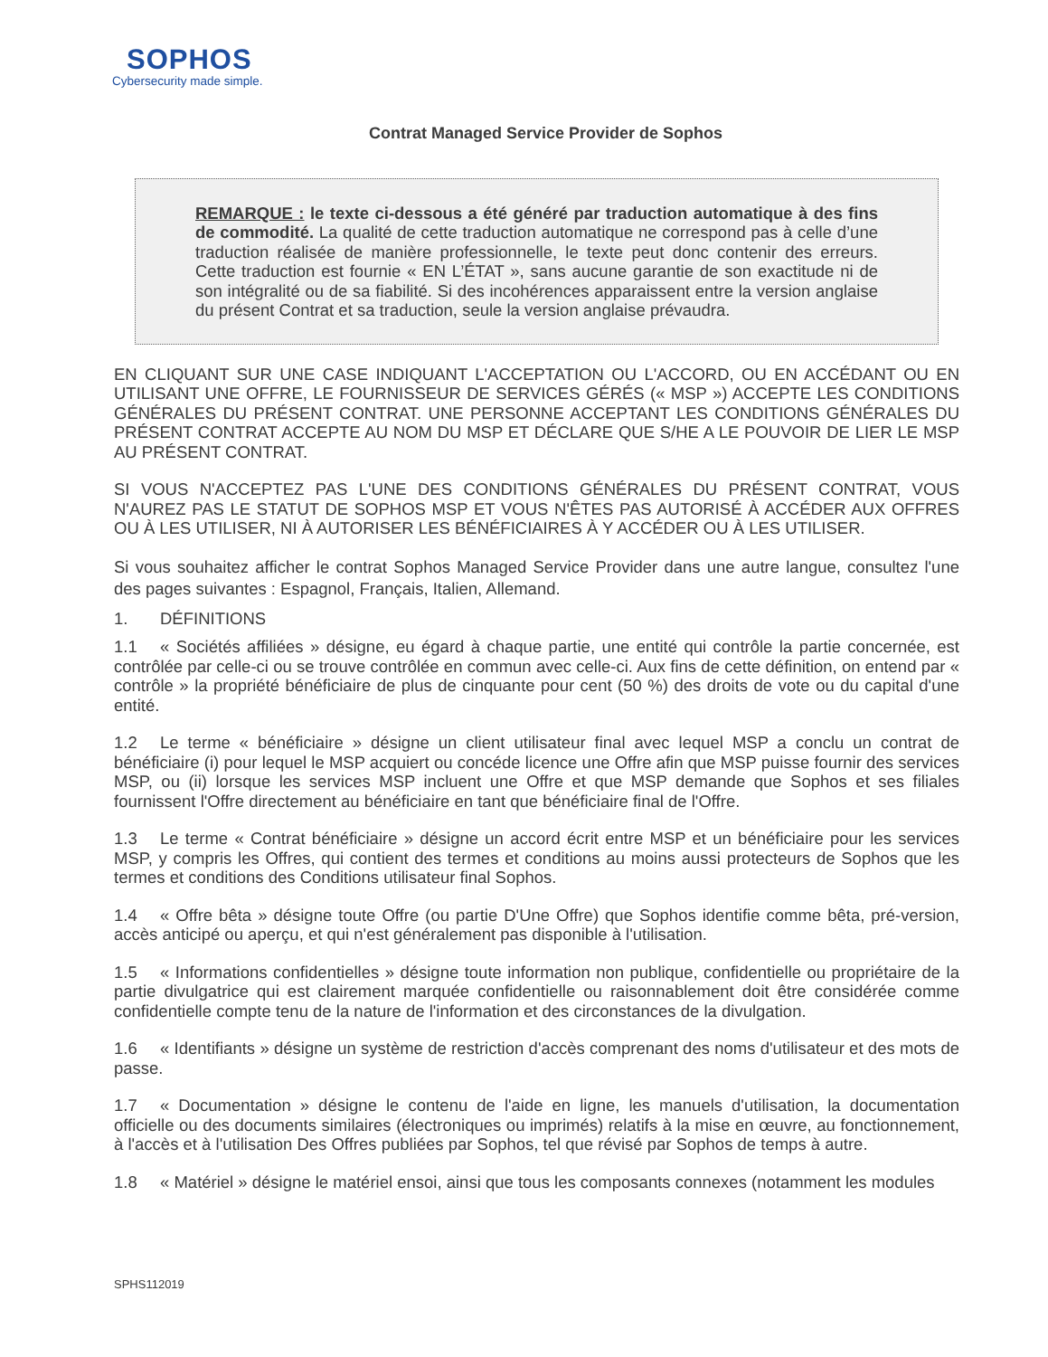SOPHOS
Cybersecurity made simple.
Contrat Managed Service Provider de Sophos
REMARQUE : le texte ci-dessous a été généré par traduction automatique à des fins de commodité. La qualité de cette traduction automatique ne correspond pas à celle d’une traduction réalisée de manière professionnelle, le texte peut donc contenir des erreurs. Cette traduction est fournie « EN L’ÉTAT », sans aucune garantie de son exactitude ni de son intégralité ou de sa fiabilité. Si des incohérences apparaissent entre la version anglaise du présent Contrat et sa traduction, seule la version anglaise prévaudra.
EN CLIQUANT SUR UNE CASE INDIQUANT L'ACCEPTATION OU L'ACCORD, OU EN ACCÉDANT OU EN UTILISANT UNE OFFRE, LE FOURNISSEUR DE SERVICES GÉRÉS (« MSP ») ACCEPTE LES CONDITIONS GÉNÉRALES DU PRÉSENT CONTRAT. UNE PERSONNE ACCEPTANT LES CONDITIONS GÉNÉRALES DU PRÉSENT CONTRAT ACCEPTE AU NOM DU MSP ET DÉCLARE QUE S/HE A LE POUVOIR DE LIER LE MSP AU PRÉSENT CONTRAT.
SI VOUS N'ACCEPTEZ PAS L'UNE DES CONDITIONS GÉNÉRALES DU PRÉSENT CONTRAT, VOUS N'AUREZ PAS LE STATUT DE SOPHOS MSP ET VOUS N'ÊTES PAS AUTORISÉ À ACCÉDER AUX OFFRES OU À LES UTILISER, NI À AUTORISER LES BÉNÉFICIAIRES À Y ACCÉDER OU À LES UTILISER.
Si vous souhaitez afficher le contrat Sophos Managed Service Provider dans une autre langue, consultez l'une des pages suivantes : Espagnol, Français, Italien, Allemand.
1. DÉFINITIONS
1.1 « Sociétés affiliées » désigne, eu égard à chaque partie, une entité qui contrôle la partie concernée, est contrôlée par celle-ci ou se trouve contrôlée en commun avec celle-ci. Aux fins de cette définition, on entend par « contrôle » la propriété bénéficiaire de plus de cinquante pour cent (50 %) des droits de vote ou du capital d'une entité.
1.2 Le terme « bénéficiaire » désigne un client utilisateur final avec lequel MSP a conclu un contrat de bénéficiaire (i) pour lequel le MSP acquiert ou concéde licence une Offre afin que MSP puisse fournir des services MSP, ou (ii) lorsque les services MSP incluent une Offre et que MSP demande que Sophos et ses filiales fournissent l'Offre directement au bénéficiaire en tant que bénéficiaire final de l'Offre.
1.3 Le terme « Contrat bénéficiaire » désigne un accord écrit entre MSP et un bénéficiaire pour les services MSP, y compris les Offres, qui contient des termes et conditions au moins aussi protecteurs de Sophos que les termes et conditions des Conditions utilisateur final Sophos.
1.4 « Offre bêta » désigne toute Offre (ou partie D'Une Offre) que Sophos identifie comme bêta, pré-version, accès anticipé ou aperçu, et qui n'est généralement pas disponible à l'utilisation.
1.5 « Informations confidentielles » désigne toute information non publique, confidentielle ou propriétaire de la partie divulgatrice qui est clairement marquée confidentielle ou raisonnablement doit être considérée comme confidentielle compte tenu de la nature de l'information et des circonstances de la divulgation.
1.6 « Identifiants » désigne un système de restriction d'accès comprenant des noms d'utilisateur et des mots de passe.
1.7 « Documentation » désigne le contenu de l'aide en ligne, les manuels d'utilisation, la documentation officielle ou des documents similaires (électroniques ou imprimés) relatifs à la mise en œuvre, au fonctionnement, à l'accès et à l'utilisation Des Offres publiées par Sophos, tel que révisé par Sophos de temps à autre.
1.8 « Matériel » désigne le matériel ensoi, ainsi que tous les composants connexes (notamment les modules
SPHS112019